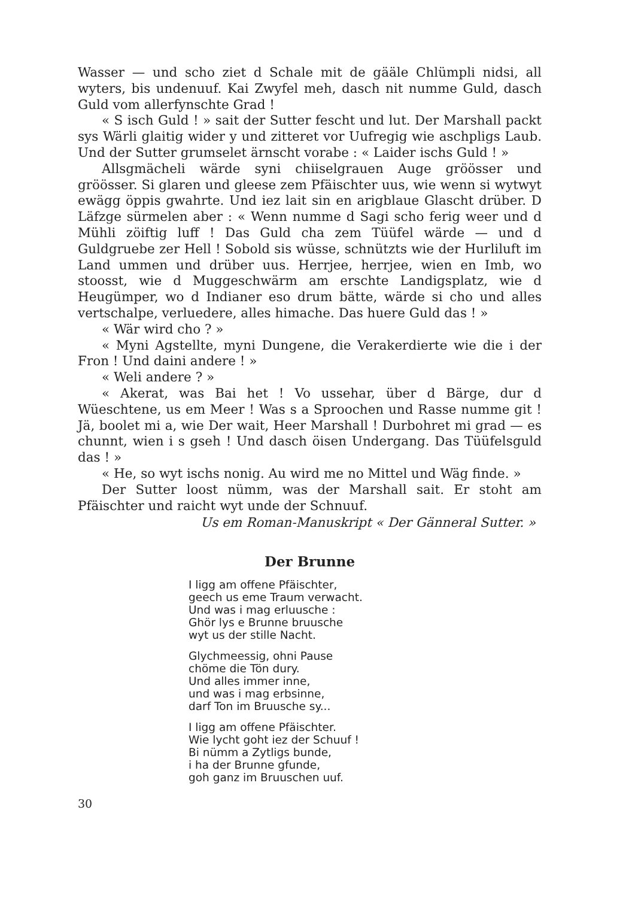Wasser — und scho ziet d Schale mit de gääle Chlümpli nidsi, all wyters, bis undenuuf. Kai Zwyfel meh, dasch nit numme Guld, dasch Guld vom allerfynschte Grad !
« S isch Guld ! » sait der Sutter fescht und lut. Der Marshall packt sys Wärli glaitig wider y und zitteret vor Uufregig wie aschpligs Laub. Und der Sutter grumselet ärnscht vorabe : « Laider ischs Guld ! »
Allsgmächeli wärde syni chiiselgrauen Auge gröösser und gröösser. Si glaren und gleese zem Pfäischter uus, wie wenn si wytwyt ewägg öppis gwahrte. Und iez lait sin en arigblaue Glascht drüber. D Läfzge sürmelen aber : « Wenn numme d Sagi scho ferig weer und d Mühli zöiftig luff ! Das Guld cha zem Tüüfel wärde — und d Guldgruebe zer Hell ! Sobold sis wüsse, schnützts wie der Hurliluft im Land ummen und drüber uus. Herrjee, herrjee, wien en Imb, wo stoosst, wie d Muggeschwärm am erschte Landigsplatz, wie d Heugümper, wo d Indianer eso drum bätte, wärde si cho und alles vertschalpe, verluedere, alles himache. Das huere Guld das ! »
« Wär wird cho ? »
« Myni Agstellte, myni Dungene, die Verakerdierte wie die i der Fron ! Und daini andere ! »
« Weli andere ? »
« Akerat, was Bai het ! Vo ussehar, über d Bärge, dur d Wüeschtene, us em Meer ! Was s a Sproochen und Rasse numme git ! Jä, boolet mi a, wie Der wait, Heer Marshall ! Durbohret mi grad — es chunnt, wien i s gseh ! Und dasch öisen Undergang. Das Tüüfelsguld das ! »
« He, so wyt ischs nonig. Au wird me no Mittel und Wäg finde. »
Der Sutter loost nümm, was der Marshall sait. Er stoht am Pfäischter und raicht wyt unde der Schnuuf.
Us em Roman-Manuskript « Der Gänneral Sutter. »
Der Brunne
I ligg am offene Pfäischter,
geech us eme Traum verwacht.
Und was i mag erluusche :
Ghör lys e Brunne bruusche
wyt us der stille Nacht.
Glychmeessig, ohni Pause
chöme die Tön dury.
Und alles immer inne,
und was i mag erbsinne,
darf Ton im Bruusche sy...
I ligg am offene Pfäischter.
Wie lycht goht iez der Schuuf !
Bi nümm a Zytligs bunde,
i ha der Brunne gfunde,
goh ganz im Bruuschen uuf.
30